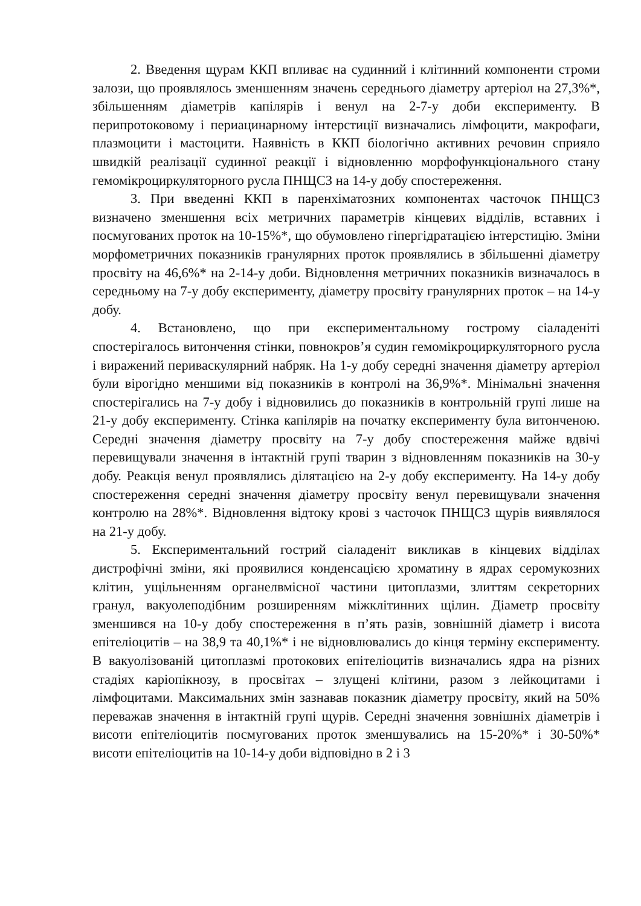2. Введення щурам ККП впливає на судинний і клітинний компоненти строми залози, що проявлялось зменшенням значень середнього діаметру артеріол на 27,3%*, збільшенням діаметрів капілярів і венул на 2-7-у доби експерименту. В перипротоковому і периацинарному інтерстиції визначались лімфоцити, макрофаги, плазмоцити і мастоцити. Наявність в ККП біологічно активних речовин сприяло швидкій реалізації судинної реакції і відновленню морфофункціонального стану гемомікроциркуляторного русла ПНЩСЗ на 14-у добу спостереження.
3. При введенні ККП в паренхіматозних компонентах часточок ПНЩСЗ визначено зменшення всіх метричних параметрів кінцевих відділів, вставних і посмугованих проток на 10-15%*, що обумовлено гіпергідратацією інтерстицію. Зміни морфометричних показників гранулярних проток проявлялись в збільшенні діаметру просвіту на 46,6%* на 2-14-у доби. Відновлення метричних показників визначалось в середньому на 7-у добу експерименту, діаметру просвіту гранулярних проток – на 14-у добу.
4. Встановлено, що при експериментальному гострому сіаладеніті спостерігалось витончення стінки, повнокров’я судин гемомікроциркуляторного русла і виражений периваскулярний набряк. На 1-у добу середні значення діаметру артеріол були вірогідно меншими від показників в контролі на 36,9%*. Мінімальні значення спостерігались на 7-у добу і відновились до показників в контрольній групі лише на 21-у добу експерименту. Стінка капілярів на початку експерименту була витонченою. Середні значення діаметру просвіту на 7-у добу спостереження майже вдвічі перевищували значення в інтактній групі тварин з відновленням показників на 30-у добу. Реакція венул проявлялись ділятацією на 2-у добу експерименту. На 14-у добу спостереження середні значення діаметру просвіту венул перевищували значення контролю на 28%*. Відновлення відтоку крові з часточок ПНЩСЗ щурів виявлялося на 21-у добу.
5. Експериментальний гострий сіаладеніт викликав в кінцевих відділах дистрофічні зміни, які проявилися конденсацією хроматину в ядрах серомукозних клітин, ущільненням органелвмісної частини цитоплазми, злиттям секреторних гранул, вакуолеподібним розширенням міжклітинних щілин. Діаметр просвіту зменшився на 10-у добу спостереження в п’ять разів, зовнішній діаметр і висота епітеліоцитів – на 38,9 та 40,1%* і не відновлювались до кінця терміну експерименту. В вакуолізованій цитоплазмі протокових епітеліоцитів визначались ядра на різних стадіях каріопікнозу, в просвітах – злущені клітини, разом з лейкоцитами і лімфоцитами. Максимальних змін зазнавав показник діаметру просвіту, який на 50% переважав значення в інтактній групі щурів. Середні значення зовнішніх діаметрів і висоти епітеліоцитів посмугованих проток зменшувались на 15-20%* і 30-50%* висоти епітеліоцитів на 10-14-у доби відповідно в 2 і 3